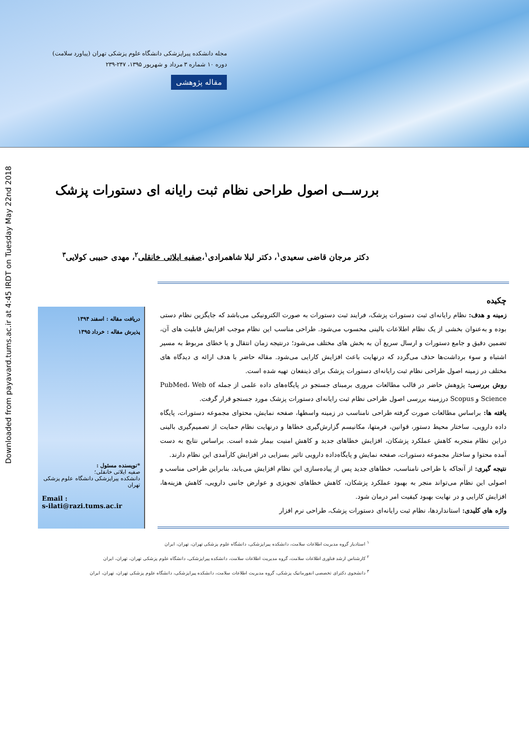مجله دانشکده پیراپزشکی دانشگاه علوم پزشکی تهران (پیاورد سلامت)
دوره ۱۰ شماره ۳ مرداد و شهریور ۱۳۹۵، ۲۴۷-۲۳۹
مقاله پژوهشی
Downloaded from payavard.tums.ac.ir at 4:45 IRDT on Tuesday May 22nd 2018
بررســی اصول طراحی نظام ثبت رایانه ای دستورات پزشک
دکتر مرجان قاضی سعیدی<sup>۱</sup>، دکتر لیلا شاهمرادی<sup>۱</sup>،صفیه ایلاتی خانقلی<sup>۲</sup>، مهدی حبیبی کولایی<sup>۳</sup>
چکیده
زمینه و هدف: نظام رایانه‌ای ثبت دستورات پزشک، فرایند ثبت دستورات به صورت الکترونیکی می‌باشد که جایگزین نظام دستی بوده و به‌عنوان بخشی از یک نظام اطلاعات بالینی محسوب می‌شود. طراحی مناسب این نظام موجب افزایش قابلیت های آن، تضمین دقیق و جامع دستورات و ارسال سریع آن به بخش های مختلف می‌شود؛ درنتیجه زمان انتقال و یا خطای مربوط به مسیر اشتباه و سوء برداشت‌ها حذف می‌گردد که درنهایت باعث افزایش کارایی می‌شود. مقاله حاضر با هدف ارائه ی دیدگاه های مختلف در زمینه اصول طراحی نظام ثبت رایانه‌ای دستورات پزشک برای ذینفعان تهیه شده است.
روش بررسی: پژوهش حاضر در قالب مطالعات مروری برمبنای جستجو در پایگاه‌های داده علمی از جمله PubMed، Web of Science و Scopus درزمینه بررسی اصول طراحی نظام ثبت رایانه‌ای دستورات پزشک مورد جستجو قرار گرفت.
یافته ها: براساس مطالعات صورت گرفته طراحی نامناسب در زمینه واسطها، صفحه نمایش، محتوای مجموعه دستورات، پایگاه داده دارویی، ساختار محیط دستور، قوانین، فرمتها، مکانیسم گزارش‌گیری خطاها و درنهایت نظام حمایت از تصمیم‌گیری بالینی دراین نظام منجربه کاهش عملکرد پزشکان، افزایش خطاهای جدید و کاهش امنیت بیمار شده است. براساس نتایج به دست آمده محتوا و ساختار مجموعه دستورات، صفحه نمایش و پایگاه‌داده دارویی تاثیر بسزایی در افزایش کارآمدی این نظام دارند.
نتیجه گیری: از آنجاکه با طراحی نامناسب، خطاهای جدید پس از پیاده‌سازی این نظام افزایش می‌یابد، بنابراین طراحی مناسب و اصولی این نظام می‌تواند منجر به بهبود عملکرد پزشکان، کاهش خطاهای تجویزی و عوارض جانبی دارویی، کاهش هزینه‌ها، افزایش کارایی و در نهایت بهبود کیفیت امر درمان شود.
واژه های کلیدی: استانداردها، نظام ثبت رایانه‌ای دستورات پزشک، طراحی نرم افزار
دریافت مقاله : اسفند ۱۳۹۴
پذیرش مقاله : خرداد ۱۳۹۵
*نویسنده مسئول :
صفیه ایلاتی خانقلی؛
دانشکده پیراپزشکی دانشگاه علوم پزشکی تهران
Email :
s-ilati@razi.tums.ac.ir
<sup>۱</sup> استادیار گروه مدیریت اطلاعات سلامت، دانشکده پیراپزشکی، دانشگاه علوم پزشکی تهران، تهران، ایران
<sup>۲</sup> کارشناس ارشد فناوری اطلاعات سلامت، گروه مدیریت اطلاعات سلامت، دانشکده پیراپزشکی، دانشگاه علوم پزشکی تهران، تهران، ایران
<sup>۳</sup> دانشجوی دکترای تخصصی انفورماتیک پزشکی، گروه مدیریت اطلاعات سلامت، دانشکده پیراپزشکی، دانشگاه علوم پزشکی تهران، تهران، ایران